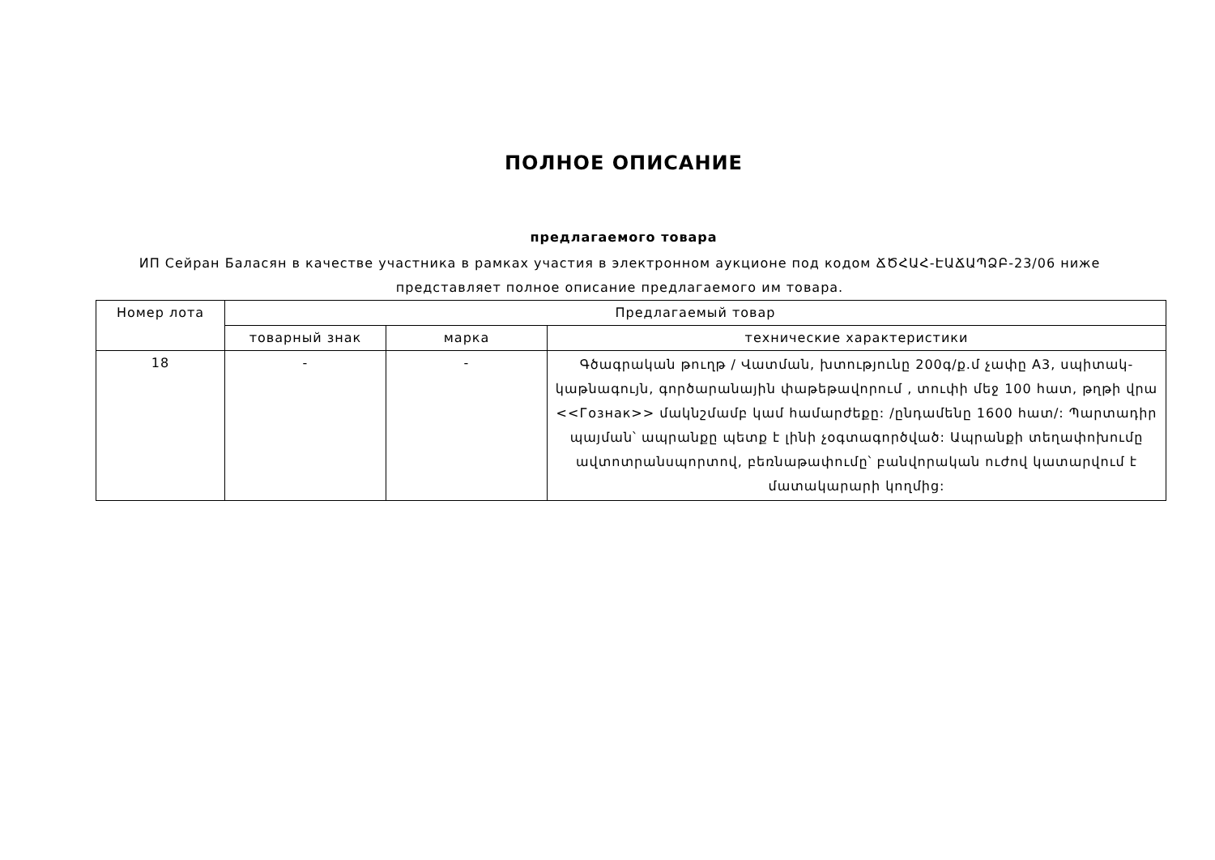ПОЛНОЕ ОПИСАНИЕ
предлагаемого товара
ИП Сейран Баласян в качестве участника в рамках участия в электронном аукционе под кодом ՃԾՀԱՀ-ԷԱՃԱՊՁԲ-23/06 ниже представляет полное описание предлагаемого им товара.
| Номер лота | Предлагаемый товар | | |
| --- | --- | --- | --- |
| | товарный знак | марка | технические характеристики |
| 18 | - | - | Գծագրական թուղթ / Վատման, խտությունը 200գ/ք.մ չափը A3, սպիտակ-կաթնագույն, գործարանային փաթեթավորում , տուփի մեջ 100 հատ, թղթի վրա <<Гознак>> մակնշմամբ կամ համարժեքը: /ընդամենը 1600 հատ/: Պարտադիր պայման՝ ապրանքը պետք է լինի չօգտագործված: Ապրանքի տեղափոխումը ավտոտրանսպորտով, բեռնաթափումը՝ բանվորական ուժով կատարվում է մատակարարի կողմից: |